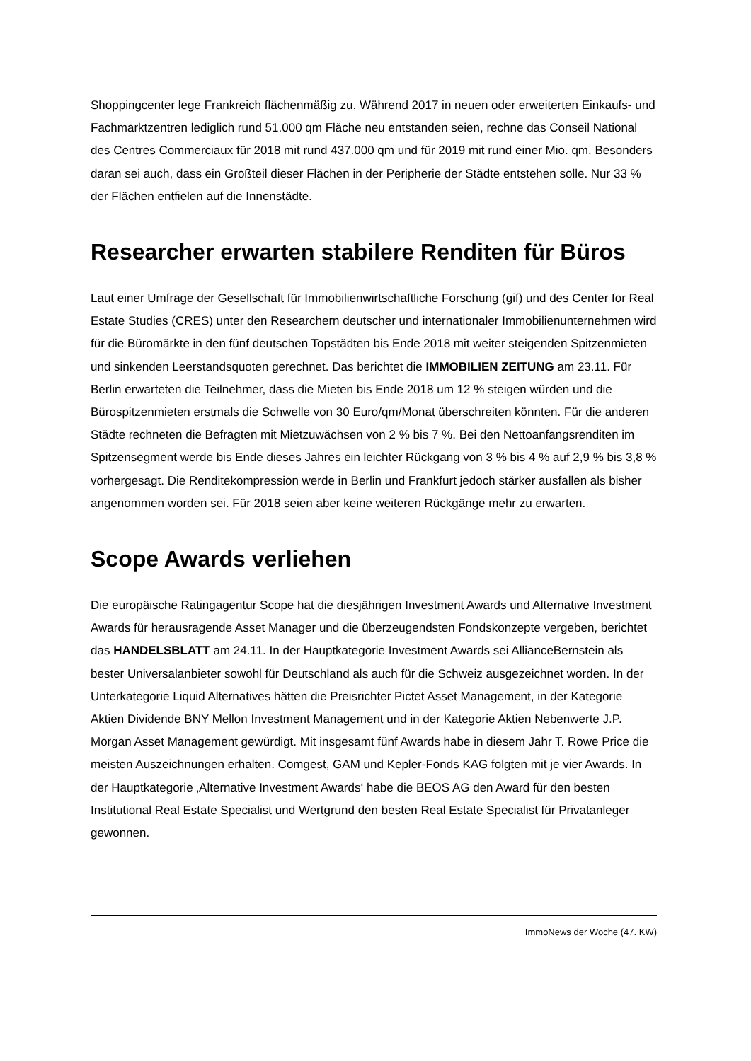Shoppingcenter lege Frankreich flächenmäßig zu. Während 2017 in neuen oder erweiterten Einkaufs- und Fachmarktzentren lediglich rund 51.000 qm Fläche neu entstanden seien, rechne das Conseil National des Centres Commerciaux für 2018 mit rund 437.000 qm und für 2019 mit rund einer Mio. qm. Besonders daran sei auch, dass ein Großteil dieser Flächen in der Peripherie der Städte entstehen solle. Nur 33 % der Flächen entfielen auf die Innenstädte.
Researcher erwarten stabilere Renditen für Büros
Laut einer Umfrage der Gesellschaft für Immobilienwirtschaftliche Forschung (gif) und des Center for Real Estate Studies (CRES) unter den Researchern deutscher und internationaler Immobilienunternehmen wird für die Büromärkte in den fünf deutschen Topstädten bis Ende 2018 mit weiter steigenden Spitzenmieten und sinkenden Leerstandsquoten gerechnet. Das berichtet die IMMOBILIEN ZEITUNG am 23.11. Für Berlin erwarteten die Teilnehmer, dass die Mieten bis Ende 2018 um 12 % steigen würden und die Bürospitzenmieten erstmals die Schwelle von 30 Euro/qm/Monat überschreiten könnten. Für die anderen Städte rechneten die Befragten mit Mietzuwächsen von 2 % bis 7 %. Bei den Nettoanfangsrenditen im Spitzensegment werde bis Ende dieses Jahres ein leichter Rückgang von 3 % bis 4 % auf 2,9 % bis 3,8 % vorhergesagt. Die Renditekompression werde in Berlin und Frankfurt jedoch stärker ausfallen als bisher angenommen worden sei. Für 2018 seien aber keine weiteren Rückgänge mehr zu erwarten.
Scope Awards verliehen
Die europäische Ratingagentur Scope hat die diesjährigen Investment Awards und Alternative Investment Awards für herausragende Asset Manager und die überzeugendsten Fondskonzepte vergeben, berichtet das HANDELSBLATT am 24.11. In der Hauptkategorie Investment Awards sei AllianceBernstein als bester Universalanbieter sowohl für Deutschland als auch für die Schweiz ausgezeichnet worden. In der Unterkategorie Liquid Alternatives hätten die Preisrichter Pictet Asset Management, in der Kategorie Aktien Dividende BNY Mellon Investment Management und in der Kategorie Aktien Nebenwerte J.P. Morgan Asset Management gewürdigt. Mit insgesamt fünf Awards habe in diesem Jahr T. Rowe Price die meisten Auszeichnungen erhalten. Comgest, GAM und Kepler-Fonds KAG folgten mit je vier Awards. In der Hauptkategorie ‚Alternative Investment Awards‘ habe die BEOS AG den Award für den besten Institutional Real Estate Specialist und Wertgrund den besten Real Estate Specialist für Privatanleger gewonnen.
ImmoNews der Woche (47. KW)